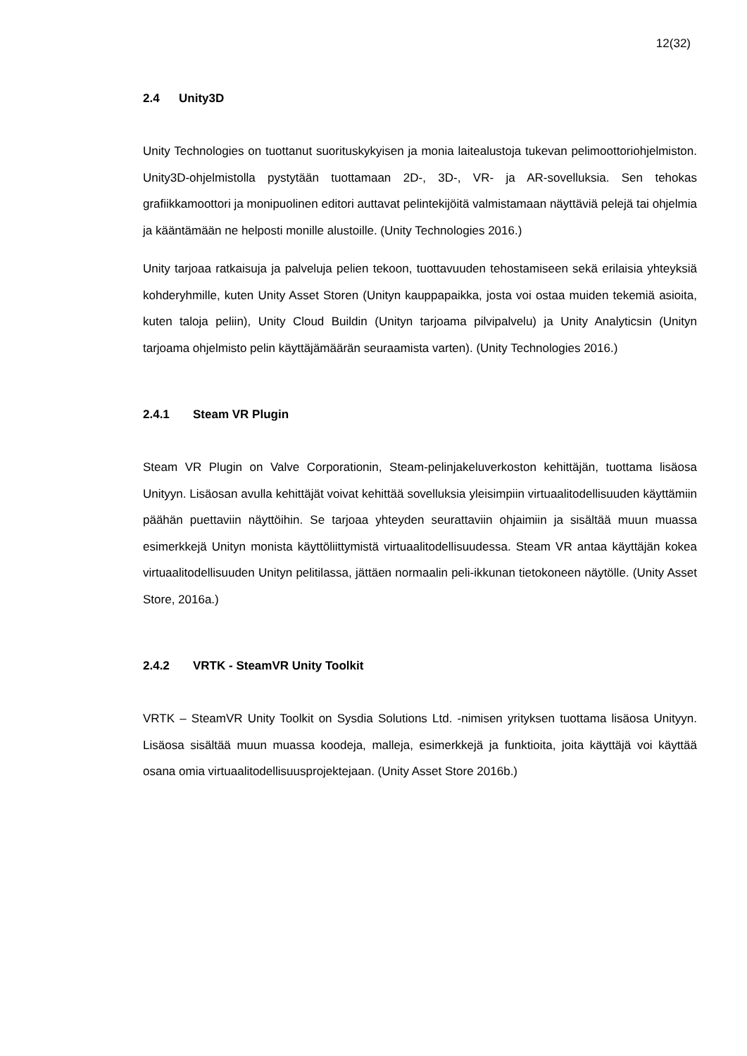12(32)
2.4 Unity3D
Unity Technologies on tuottanut suorituskykyisen ja monia laitealustoja tukevan pelimoottoriohjelmiston. Unity3D-ohjelmistolla pystytään tuottamaan 2D-, 3D-, VR- ja AR-sovelluksia. Sen tehokas grafiikkamoottori ja monipuolinen editori auttavat pelintekijöitä valmistamaan näyttäviä pelejä tai ohjelmia ja kääntämään ne helposti monille alustoille. (Unity Technologies 2016.)
Unity tarjoaa ratkaisuja ja palveluja pelien tekoon, tuottavuuden tehostamiseen sekä erilaisia yhteyksiä kohderyhmille, kuten Unity Asset Storen (Unityn kauppapaikka, josta voi ostaa muiden tekemiä asioita, kuten taloja peliin), Unity Cloud Buildin (Unityn tarjoama pilvipalvelu) ja Unity Analyticsin (Unityn tarjoama ohjelmisto pelin käyttäjämäärän seuraamista varten). (Unity Technologies 2016.)
2.4.1 Steam VR Plugin
Steam VR Plugin on Valve Corporationin, Steam-pelinjakeluverkoston kehittäjän, tuottama lisäosa Unityyn. Lisäosan avulla kehittäjät voivat kehittää sovelluksia yleisimpiin virtuaalitodellisuuden käyttämiin päähän puettaviin näyttöihin. Se tarjoaa yhteyden seurattaviin ohjaimiin ja sisältää muun muassa esimerkkejä Unityn monista käyttöliittymistä virtuaalitodellisuudessa. Steam VR antaa käyttäjän kokea virtuaalitodellisuuden Unityn pelitilassa, jättäen normaalin peli-ikkunan tietokoneen näytölle. (Unity Asset Store, 2016a.)
2.4.2 VRTK - SteamVR Unity Toolkit
VRTK – SteamVR Unity Toolkit on Sysdia Solutions Ltd. -nimisen yrityksen tuottama lisäosa Unityyn. Lisäosa sisältää muun muassa koodeja, malleja, esimerkkejä ja funktioita, joita käyttäjä voi käyttää osana omia virtuaalitodellisuusprojektejaan. (Unity Asset Store 2016b.)